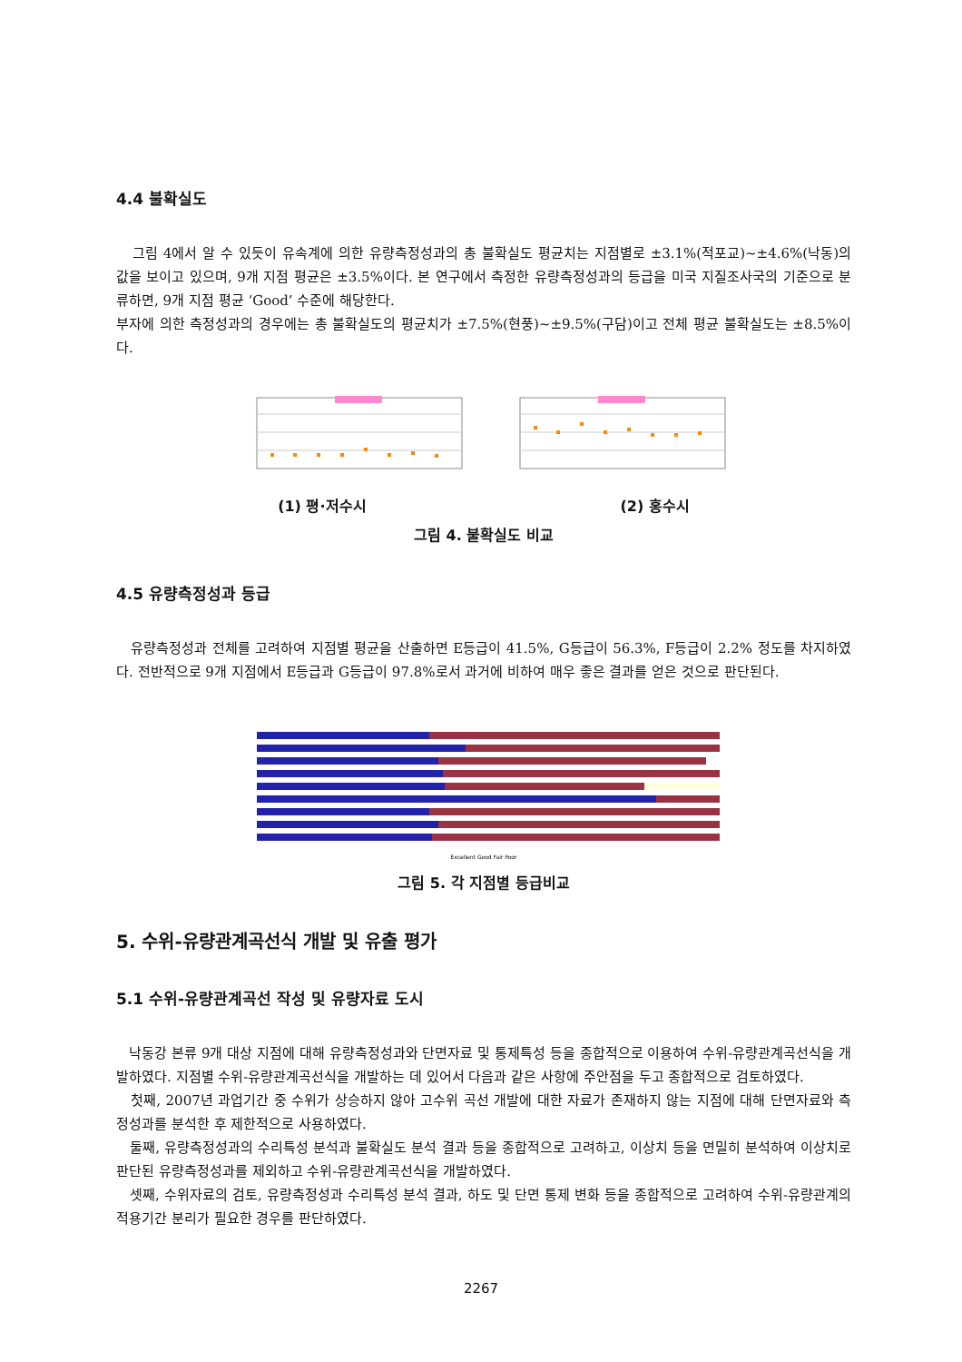4.4 불확실도
그림 4에서 알 수 있듯이 유속계에 의한 유량측정성과의 총 불확실도 평균치는 지점별로 ±3.1%(적포교)~±4.6%(낙동)의 값을 보이고 있으며, 9개 지점 평균은 ±3.5%이다. 본 연구에서 측정한 유량측정성과의 등급을 미국 지질조사국의 기준으로 분류하면, 9개 지점 평균 ‘Good’ 수준에 해당한다.
부자에 의한 측정성과의 경우에는 총 불확실도의 평균치가 ±7.5%(현풍)~±9.5%(구담)이고 전체 평균 불확실도는 ±8.5%이다.
(1) 평·저수시 (2) 홍수시
그림 4. 불확실도 비교
4.5 유량측정성과 등급
유량측정성과 전체를 고려하여 지점별 평균을 산출하면 E등급이 41.5%, G등급이 56.3%, F등급이 2.2% 정도를 차지하였다. 전반적으로 9개 지점에서 E등급과 G등급이 97.8%로서 과거에 비하여 매우 좋은 결과를 얻은 것으로 판단된다.
Excellent Good Fair Poor
그림 5. 각 지점별 등급비교
5. 수위-유량관계곡선식 개발 및 유출 평가
5.1 수위-유량관계곡선 작성 및 유량자료 도시
낙동강 본류 9개 대상 지점에 대해 유량측정성과와 단면자료 및 통제특성 등을 종합적으로 이용하여 수위-유량관계곡선식을 개발하였다. 지점별 수위-유량관계곡선식을 개발하는 데 있어서 다음과 같은 사항에 주안점을 두고 종합적으로 검토하였다.
첫째, 2007년 과업기간 중 수위가 상승하지 않아 고수위 곡선 개발에 대한 자료가 존재하지 않는 지점에 대해 단면자료와 측정성과를 분석한 후 제한적으로 사용하였다.
둘째, 유량측정성과의 수리특성 분석과 불확실도 분석 결과 등을 종합적으로 고려하고, 이상치 등을 면밀히 분석하여 이상치로 판단된 유량측정성과를 제외하고 수위-유량관계곡선식을 개발하였다.
셋째, 수위자료의 검토, 유량측정성과 수리특성 분석 결과, 하도 및 단면 통제 변화 등을 종합적으로 고려하여 수위-유량관계의 적용기간 분리가 필요한 경우를 판단하였다.
2267